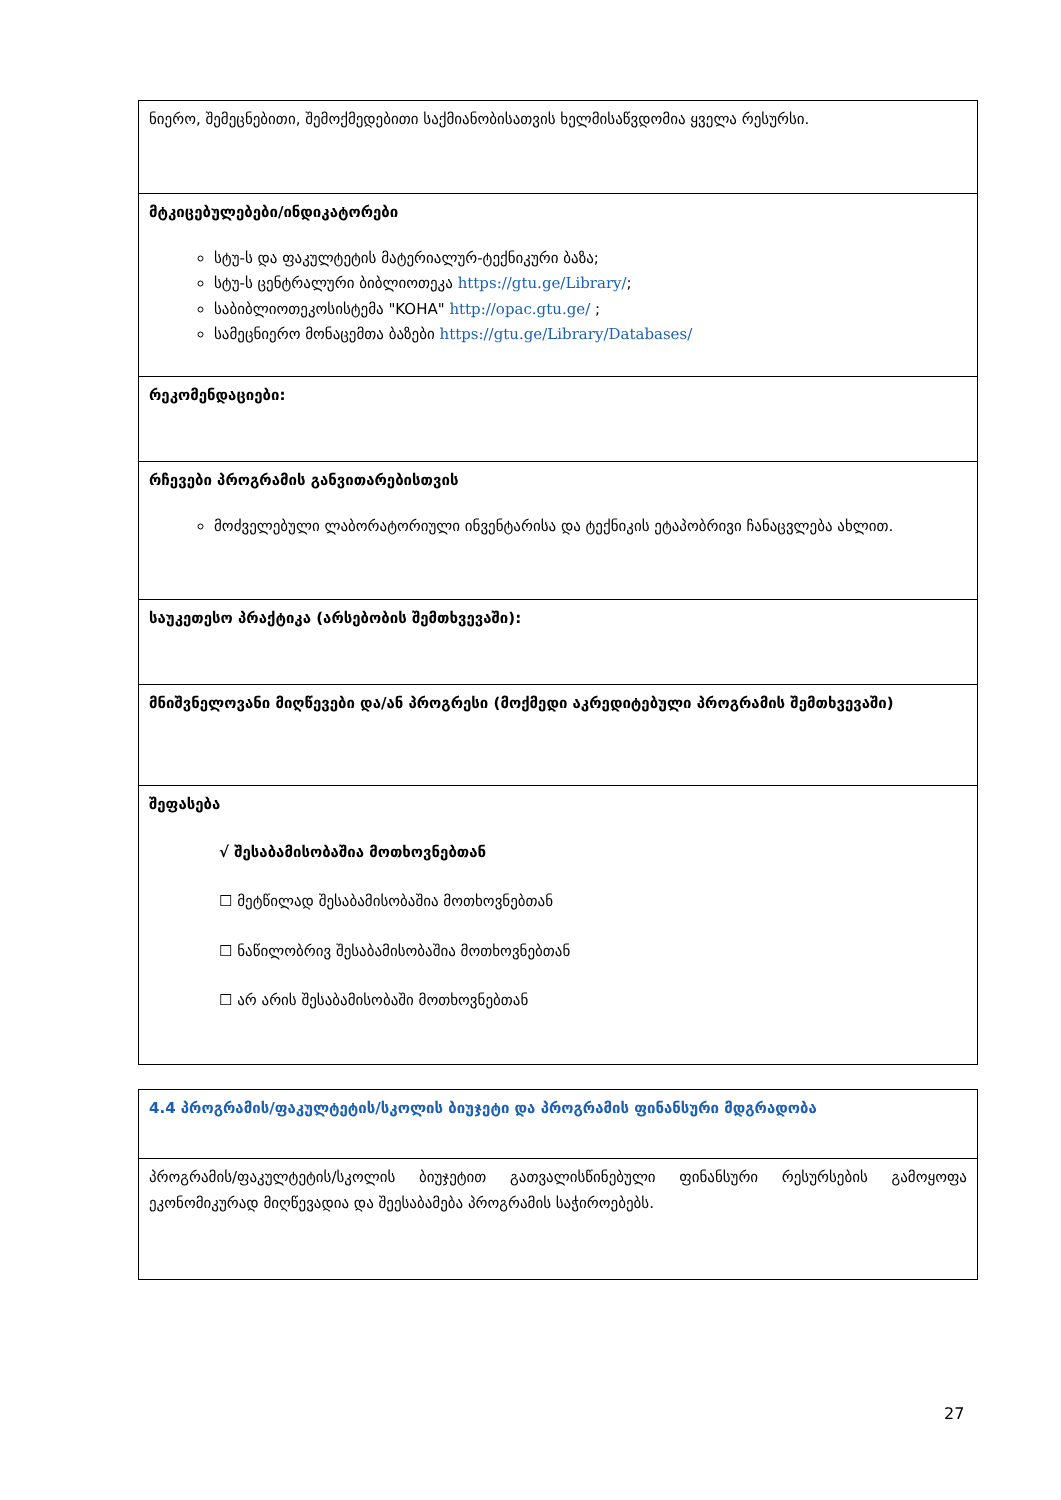| ნიერო, შემეცნებითი, შემოქმედებითი საქმიანობისათვის ხელმისაწვდომია ყველა რესურსი. |
| მტკიცებულებები/ინდიკატორები სტუ-ს და ფაკულტეტის მატერიალურ-ტექნიკური ბაზა; სტუ-ს ცენტრალური ბიბლიოთეკა https://gtu.ge/Library/ ; საბიბლიოთეკოსისტემა "KOHA" http://opac.gtu.ge/ ; სამეცნიერო მონაცემთა ბაზები https://gtu.ge/Library/Databases/ |
| რეკომენდაციები: |
| რჩევები პროგრამის განვითარებისთვის მოძველებული ლაბორატორიული ინვენტარისა და ტექნიკის ეტაპობრივი ჩანაცვლება ახლით. |
| საუკეთესო პრაქტიკა (არსებობის შემთხვევაში): |
| მნიშვნელოვანი მიღწევები და/ან პროგრესი (მოქმედი აკრედიტებული პროგრამის შემთხვევაში) |
| შეფასება √ შესაბამისობაშია მოთხოვნებთან ☐ მეტწილად შესაბამისობაშია მოთხოვნებთან ☐ ნაწილობრივ შესაბამისობაშია მოთხოვნებთან ☐ არ არის შესაბამისობაში მოთხოვნებთან |
| 4.4 პროგრამის/ფაკულტეტის/სკოლის ბიუჯეტი და პროგრამის ფინანსური მდგრადობა |
| პროგრამის/ფაკულტეტის/სკოლის ბიუჯეტით გათვალისწინებული ფინანსური რესურსების გამოყოფა ეკონომიკურად მიღწევადია და შეესაბამება პროგრამის საჭიროებებს. |
27